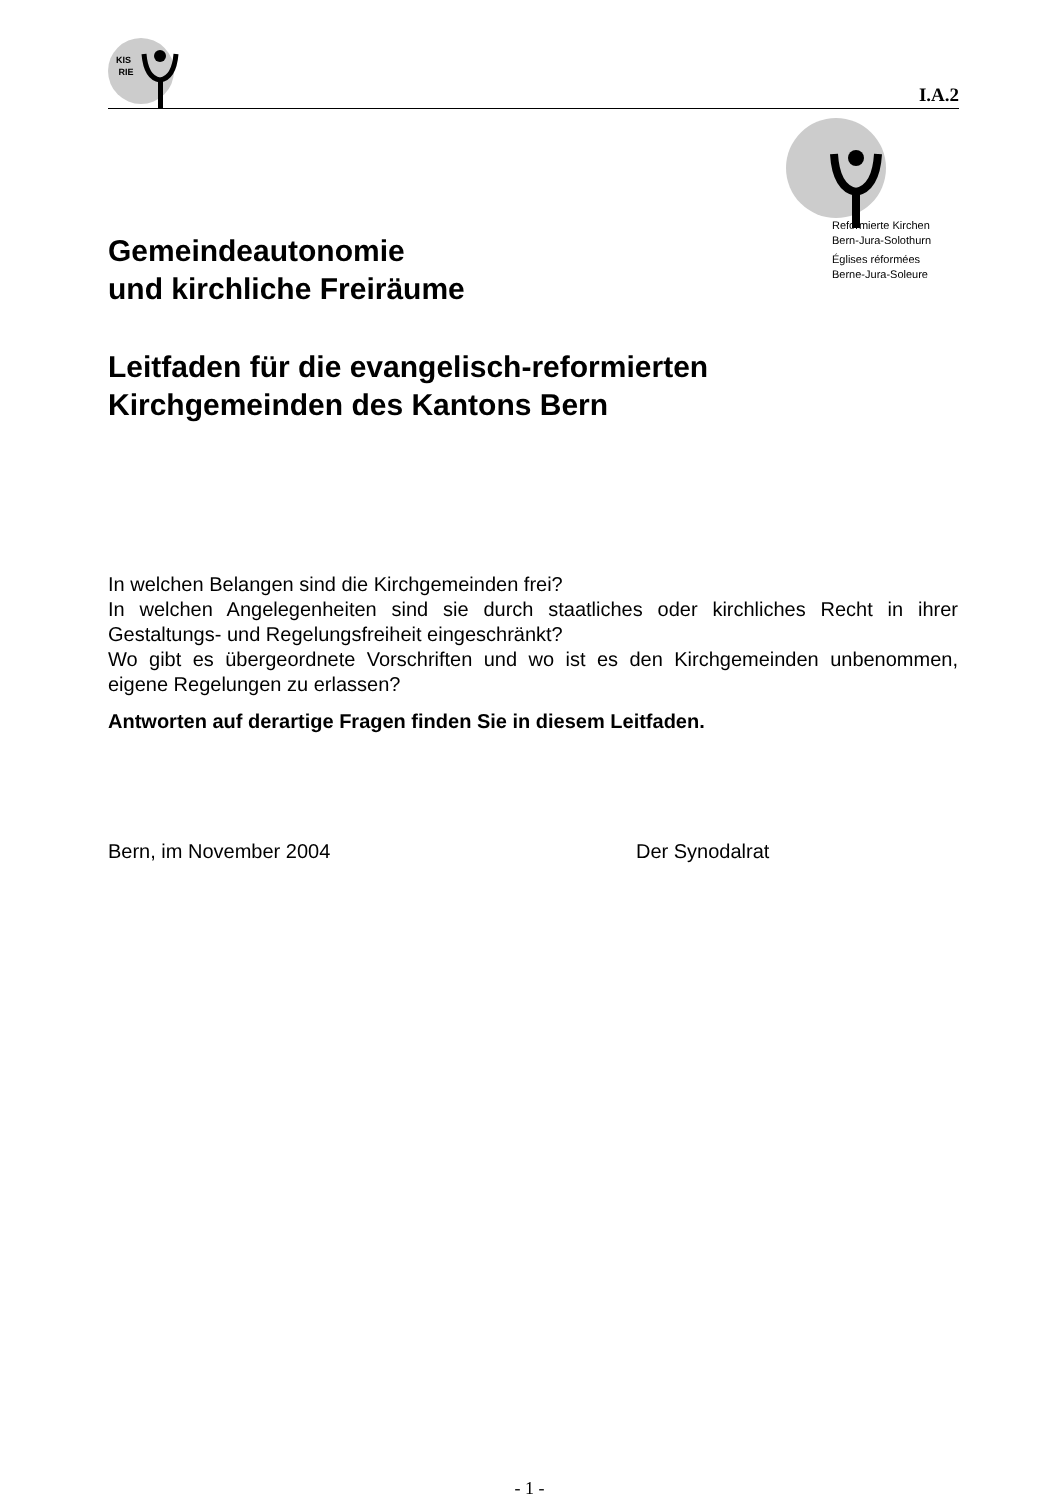KIS
RIE
I.A.2
Reformierte Kirchen
Bern-Jura-Solothurn
Églises réformées
Berne-Jura-Soleure
Gemeindeautonomie
und kirchliche Freiräume
Leitfaden für die evangelisch-reformierten
Kirchgemeinden des Kantons Bern
In welchen Belangen sind die Kirchgemeinden frei?
In welchen Angelegenheiten sind sie durch staatliches oder kirchliches Recht in ihrer Gestaltungs- und Regelungsfreiheit eingeschränkt?
Wo gibt es übergeordnete Vorschriften und wo ist es den Kirchgemeinden unbenommen, eigene Regelungen zu erlassen?
Antworten auf derartige Fragen finden Sie in diesem Leitfaden.
Bern, im November 2004 Der Synodalrat
- 1 -